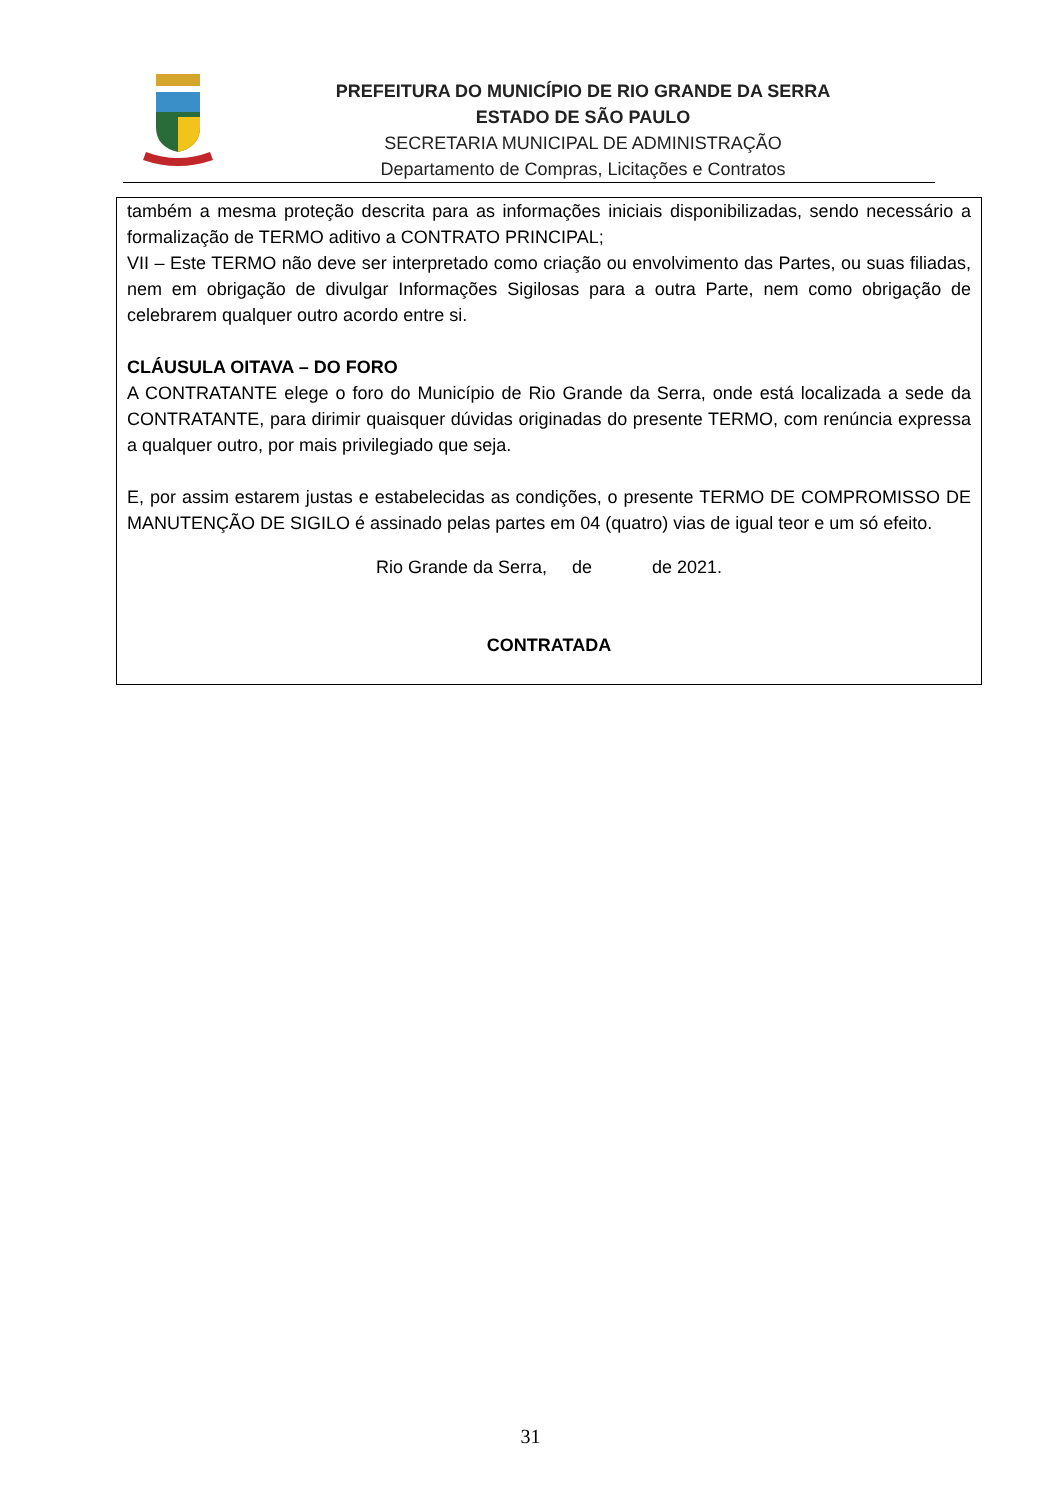PREFEITURA DO MUNICÍPIO DE RIO GRANDE DA SERRA
ESTADO DE SÃO PAULO
SECRETARIA MUNICIPAL DE ADMINISTRAÇÃO
Departamento de Compras, Licitações e Contratos
também a mesma proteção descrita para as informações iniciais disponibilizadas, sendo necessário a formalização de TERMO aditivo a CONTRATO PRINCIPAL;
VII – Este TERMO não deve ser interpretado como criação ou envolvimento das Partes, ou suas filiadas, nem em obrigação de divulgar Informações Sigilosas para a outra Parte, nem como obrigação de celebrarem qualquer outro acordo entre si.
CLÁUSULA OITAVA – DO FORO
A CONTRATANTE elege o foro do Município de Rio Grande da Serra, onde está localizada a sede da CONTRATANTE, para dirimir quaisquer dúvidas originadas do presente TERMO, com renúncia expressa a qualquer outro, por mais privilegiado que seja.
E, por assim estarem justas e estabelecidas as condições, o presente TERMO DE COMPROMISSO DE MANUTENÇÃO DE SIGILO é assinado pelas partes em 04 (quatro) vias de igual teor e um só efeito.
Rio Grande da Serra, de de 2021.
CONTRATADA
31